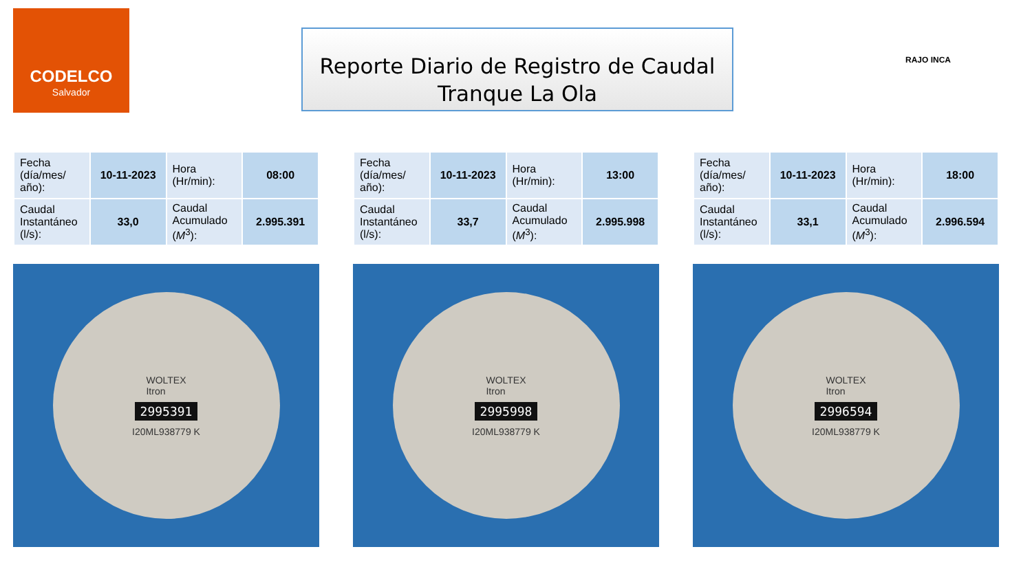CODELCO
Salvador
Reporte Diario de Registro de Caudal
Tranque La Ola
RAJO INCA
| Fecha (día/mes/ año): | 10-11-2023 | Hora (Hr/min): | 08:00 |
| Caudal Instantáneo (l/s): | 33,0 | Caudal Acumulado ( M<sup>3</sup>): | 2.995.391 |
WOLTEX
Itron
2995391
I20ML938779 K
| Fecha (día/mes/ año): | 10-11-2023 | Hora (Hr/min): | 13:00 |
| Caudal Instantáneo (l/s): | 33,7 | Caudal Acumulado ( M<sup>3</sup>): | 2.995.998 |
WOLTEX
Itron
2995998
I20ML938779 K
| Fecha (día/mes/ año): | 10-11-2023 | Hora (Hr/min): | 18:00 |
| Caudal Instantáneo (l/s): | 33,1 | Caudal Acumulado ( M<sup>3</sup>): | 2.996.594 |
WOLTEX
Itron
2996594
I20ML938779 K